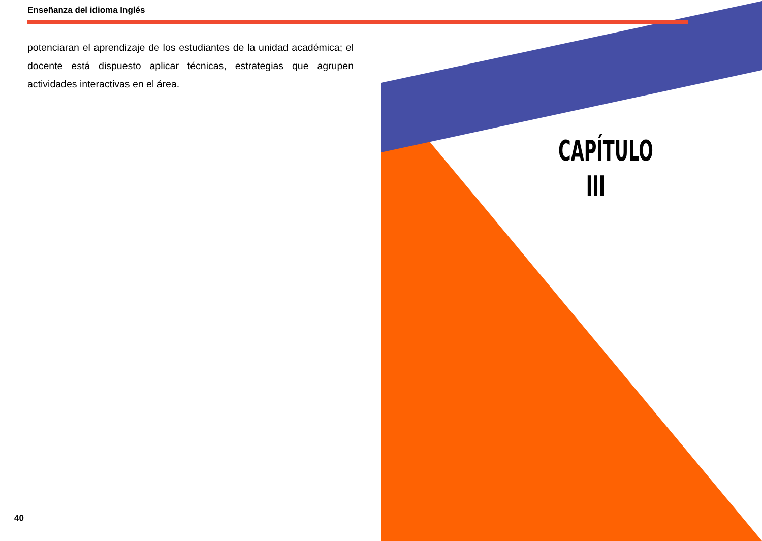Enseñanza del idioma Inglés
potenciaran el aprendizaje de los estudiantes de la unidad académica; el docente está dispuesto aplicar técnicas, estrategias que agrupen actividades interactivas en el área.
CAPÍTULO
III
40